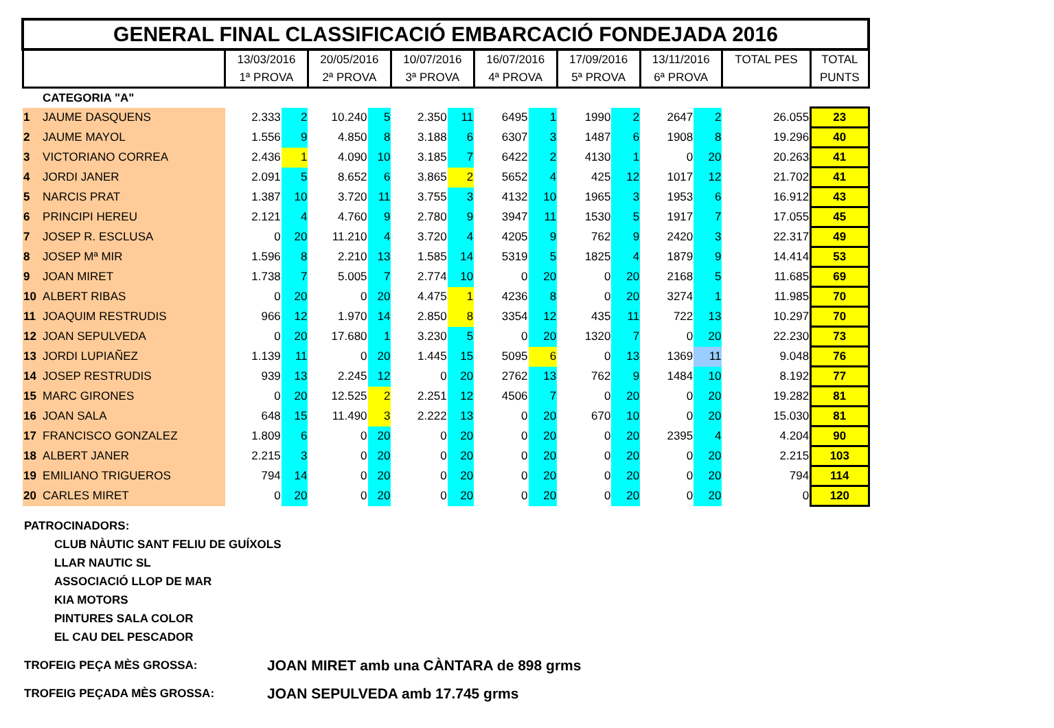| GENERAL FINAL CLASSIFICACIÓ EMBARCACIÓ FONDEJADA 2016 | | | | | | | | | | | | | | | |
| | | 13/03/2016 1ª PROVA | | 20/05/2016 2ª PROVA | | 10/07/2016 3ª PROVA | | 16/07/2016 4ª PROVA | | 17/09/2016 5ª PROVA | | 13/11/2016 6ª PROVA | | TOTAL PES | TOTAL PUNTS |
| | CATEGORIA "A" | | | | | | | | | | | | | | |
| 1 | JAUME DASQUENS | 2.333 | 2 | 10.240 | 5 | 2.350 | 11 | 6495 | 1 | 1990 | 2 | 2647 | 2 | 26.055 | 23 |
| 2 | JAUME MAYOL | 1.556 | 9 | 4.850 | 8 | 3.188 | 6 | 6307 | 3 | 1487 | 6 | 1908 | 8 | 19.296 | 40 |
| 3 | VICTORIANO CORREA | 2.436 | 1 | 4.090 | 10 | 3.185 | 7 | 6422 | 2 | 4130 | 1 | 0 | 20 | 20.263 | 41 |
| 4 | JORDI JANER | 2.091 | 5 | 8.652 | 6 | 3.865 | 2 | 5652 | 4 | 425 | 12 | 1017 | 12 | 21.702 | 41 |
| 5 | NARCIS PRAT | 1.387 | 10 | 3.720 | 11 | 3.755 | 3 | 4132 | 10 | 1965 | 3 | 1953 | 6 | 16.912 | 43 |
| 6 | PRINCIPI HEREU | 2.121 | 4 | 4.760 | 9 | 2.780 | 9 | 3947 | 11 | 1530 | 5 | 1917 | 7 | 17.055 | 45 |
| 7 | JOSEP R. ESCLUSA | 0 | 20 | 11.210 | 4 | 3.720 | 4 | 4205 | 9 | 762 | 9 | 2420 | 3 | 22.317 | 49 |
| 8 | JOSEP Mª MIR | 1.596 | 8 | 2.210 | 13 | 1.585 | 14 | 5319 | 5 | 1825 | 4 | 1879 | 9 | 14.414 | 53 |
| 9 | JOAN MIRET | 1.738 | 7 | 5.005 | 7 | 2.774 | 10 | 0 | 20 | 0 | 20 | 2168 | 5 | 11.685 | 69 |
| 10 | ALBERT RIBAS | 0 | 20 | 0 | 20 | 4.475 | 1 | 4236 | 8 | 0 | 20 | 3274 | 1 | 11.985 | 70 |
| 11 | JOAQUIM RESTRUDIS | 966 | 12 | 1.970 | 14 | 2.850 | 8 | 3354 | 12 | 435 | 11 | 722 | 13 | 10.297 | 70 |
| 12 | JOAN SEPULVEDA | 0 | 20 | 17.680 | 1 | 3.230 | 5 | 0 | 20 | 1320 | 7 | 0 | 20 | 22.230 | 73 |
| 13 | JORDI LUPIAÑEZ | 1.139 | 11 | 0 | 20 | 1.445 | 15 | 5095 | 6 | 0 | 13 | 1369 | 11 | 9.048 | 76 |
| 14 | JOSEP RESTRUDIS | 939 | 13 | 2.245 | 12 | 0 | 20 | 2762 | 13 | 762 | 9 | 1484 | 10 | 8.192 | 77 |
| 15 | MARC GIRONES | 0 | 20 | 12.525 | 2 | 2.251 | 12 | 4506 | 7 | 0 | 20 | 0 | 20 | 19.282 | 81 |
| 16 | JOAN SALA | 648 | 15 | 11.490 | 3 | 2.222 | 13 | 0 | 20 | 670 | 10 | 0 | 20 | 15.030 | 81 |
| 17 | FRANCISCO GONZALEZ | 1.809 | 6 | 0 | 20 | 0 | 20 | 0 | 20 | 0 | 20 | 2395 | 4 | 4.204 | 90 |
| 18 | ALBERT JANER | 2.215 | 3 | 0 | 20 | 0 | 20 | 0 | 20 | 0 | 20 | 0 | 20 | 2.215 | 103 |
| 19 | EMILIANO TRIGUEROS | 794 | 14 | 0 | 20 | 0 | 20 | 0 | 20 | 0 | 20 | 0 | 20 | 794 | 114 |
| 20 | CARLES MIRET | 0 | 20 | 0 | 20 | 0 | 20 | 0 | 20 | 0 | 20 | 0 | 20 | 0 | 120 |
PATROCINADORS:
CLUB NÀUTIC SANT FELIU DE GUÍXOLS
LLAR NAUTIC SL
ASSOCIACIÓ LLOP DE MAR
KIA MOTORS
PINTURES SALA COLOR
EL CAU DEL PESCADOR
TROFEIG PEÇA MÈS GROSSA: JOAN MIRET amb una CÀNTARA de 898 grms
TROFEIG PEÇADA MÈS GROSSA: JOAN SEPULVEDA amb 17.745 grms